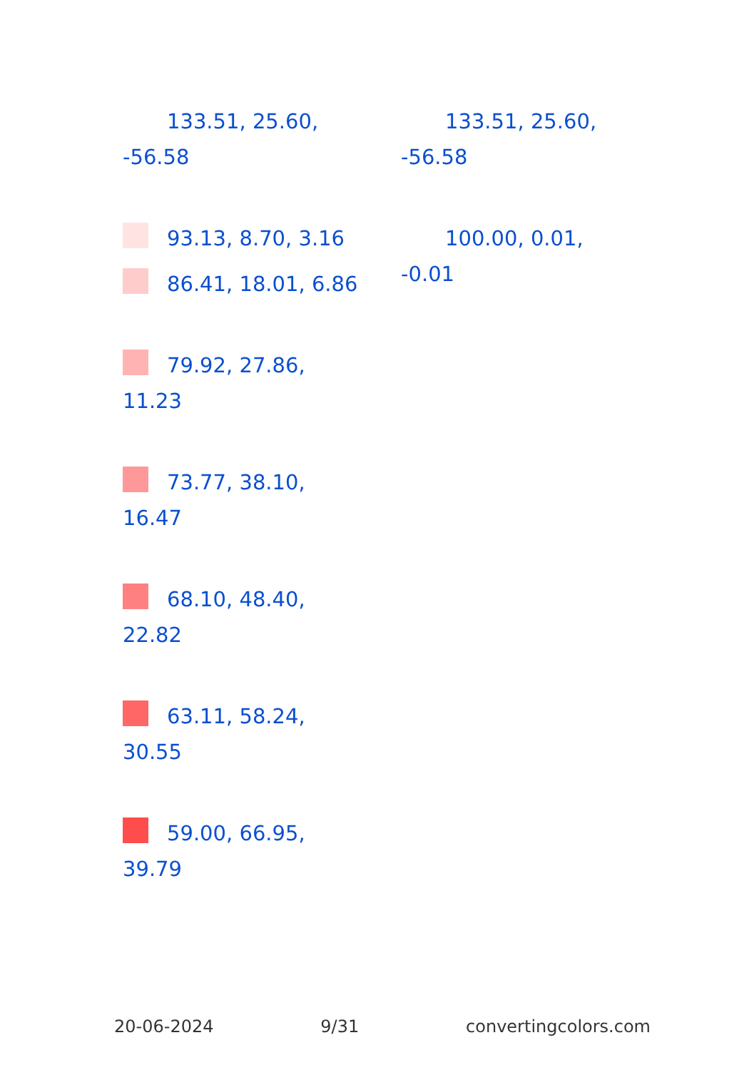133.51, 25.60, -56.58
93.13, 8.70, 3.16
86.41, 18.01, 6.86
79.92, 27.86, 11.23
73.77, 38.10, 16.47
68.10, 48.40, 22.82
63.11, 58.24, 30.55
59.00, 66.95, 39.79
133.51, 25.60, -56.58
100.00, 0.01, -0.01
20-06-2024 9/31 convertingcolors.com